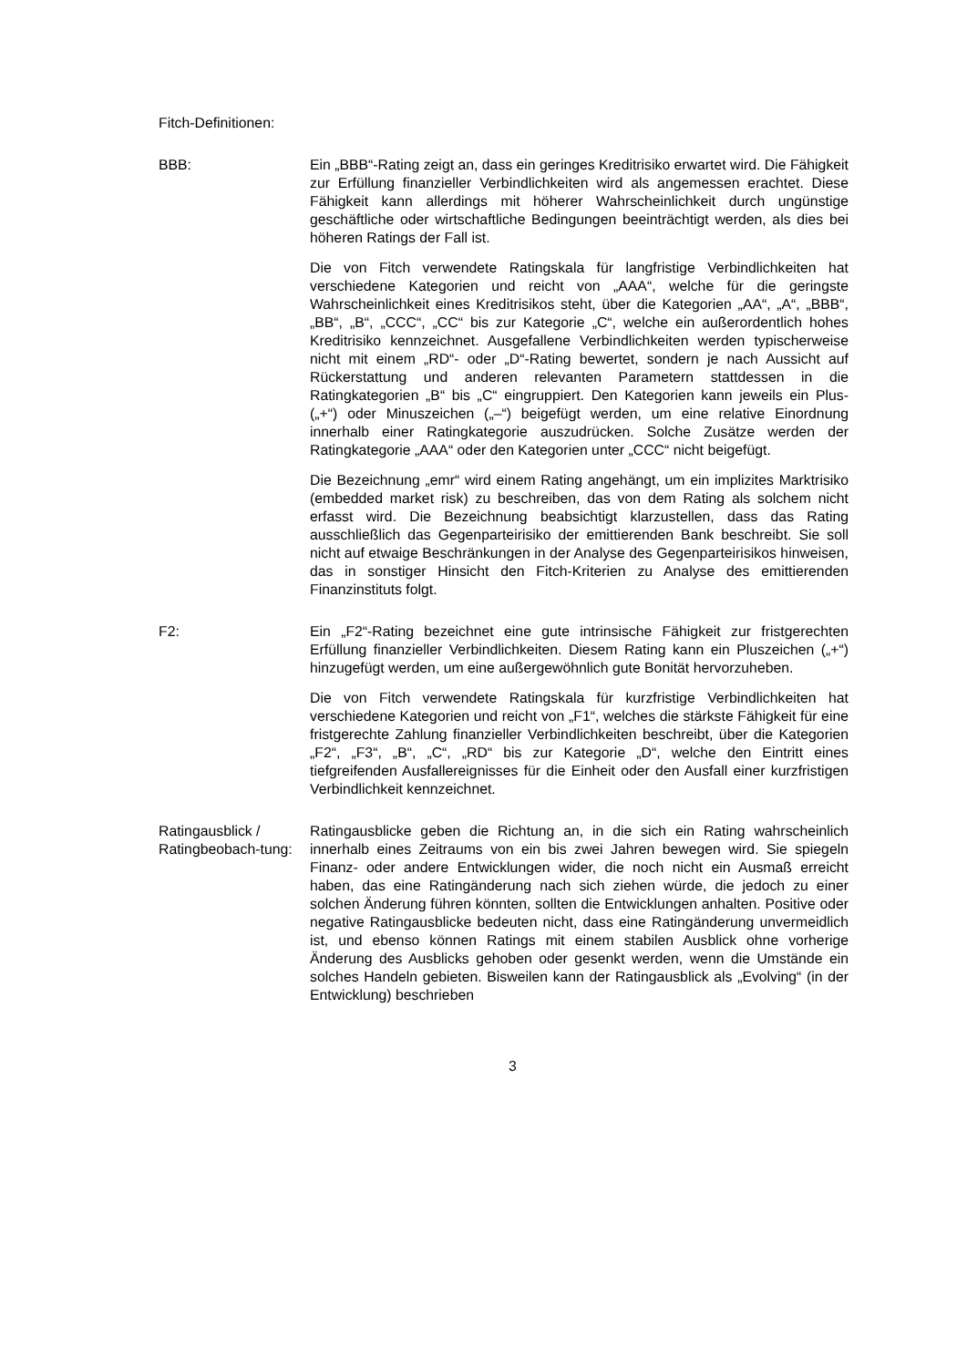Fitch-Definitionen:
BBB: Ein „BBB“-Rating zeigt an, dass ein geringes Kreditrisiko erwartet wird. Die Fähigkeit zur Erfüllung finanzieller Verbindlichkeiten wird als angemessen erachtet. Diese Fähigkeit kann allerdings mit höherer Wahrscheinlichkeit durch ungünstige geschäftliche oder wirtschaftliche Bedingungen beeinträchtigt werden, als dies bei höheren Ratings der Fall ist.
Die von Fitch verwendete Ratingskala für langfristige Verbindlichkeiten hat verschiedene Kategorien und reicht von „AAA“, welche für die geringste Wahrscheinlichkeit eines Kreditrisikos steht, über die Kategorien „AA“, „A“, „BBB“, „BB“, „B“, „CCC“, „CC“ bis zur Kategorie „C“, welche ein außerordentlich hohes Kreditrisiko kennzeichnet. Ausgefallene Verbindlichkeiten werden typischerweise nicht mit einem „RD“- oder „D“-Rating bewertet, sondern je nach Aussicht auf Rückerstattung und anderen relevanten Parametern stattdessen in die Ratingkategorien „B“ bis „C“ eingruppiert. Den Kategorien kann jeweils ein Plus- („+“) oder Minuszeichen („–“) beigefügt werden, um eine relative Einordnung innerhalb einer Ratingkategorie auszudrücken. Solche Zusätze werden der Ratingkategorie „AAA“ oder den Kategorien unter „CCC“ nicht beigefügt.
Die Bezeichnung „emr“ wird einem Rating angehängt, um ein implizites Marktrisiko (embedded market risk) zu beschreiben, das von dem Rating als solchem nicht erfasst wird. Die Bezeichnung beabsichtigt klarzustellen, dass das Rating ausschließlich das Gegenparteirisiko der emittierenden Bank beschreibt. Sie soll nicht auf etwaige Beschränkungen in der Analyse des Gegenparteirisikos hinweisen, das in sonstiger Hinsicht den Fitch-Kriterien zu Analyse des emittierenden Finanzinstituts folgt.
F2: Ein „F2“-Rating bezeichnet eine gute intrinsische Fähigkeit zur fristgerechten Erfüllung finanzieller Verbindlichkeiten. Diesem Rating kann ein Pluszeichen („+“) hinzugefügt werden, um eine außergewöhnlich gute Bonität hervorzuheben.
Die von Fitch verwendete Ratingskala für kurzfristige Verbindlichkeiten hat verschiedene Kategorien und reicht von „F1“, welches die stärkste Fähigkeit für eine fristgerechte Zahlung finanzieller Verbindlichkeiten beschreibt, über die Kategorien „F2“, „F3“, „B“, „C“, „RD“ bis zur Kategorie „D“, welche den Eintritt eines tiefgreifenden Ausfallereignisses für die Einheit oder den Ausfall einer kurzfristigen Verbindlichkeit kennzeichnet.
Ratingausblick / Ratingbeobach-tung:
Ratingausblicke geben die Richtung an, in die sich ein Rating wahrscheinlich innerhalb eines Zeitraums von ein bis zwei Jahren bewegen wird. Sie spiegeln Finanz- oder andere Entwicklungen wider, die noch nicht ein Ausmaß erreicht haben, das eine Ratingänderung nach sich ziehen würde, die jedoch zu einer solchen Änderung führen könnten, sollten die Entwicklungen anhalten. Positive oder negative Ratingausblicke bedeuten nicht, dass eine Ratingänderung unvermeidlich ist, und ebenso können Ratings mit einem stabilen Ausblick ohne vorherige Änderung des Ausblicks gehoben oder gesenkt werden, wenn die Umstände ein solches Handeln gebieten. Bisweilen kann der Ratingausblick als „Evolving“ (in der Entwicklung) beschrieben
3